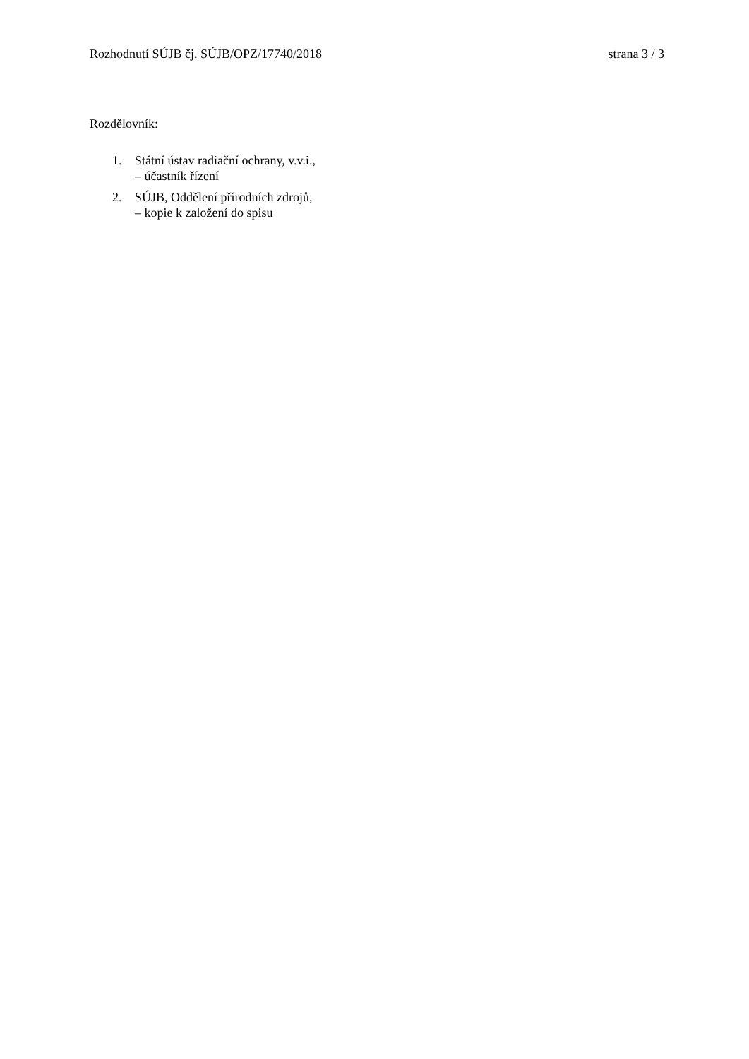Rozhodnutí SÚJB čj. SÚJB/OPZ/17740/2018 strana 3 / 3
Rozdělovník:
1. Státní ústav radiační ochrany, v.v.i.,
– účastník řízení
2. SÚJB, Oddělení přírodních zdrojů,
– kopie k založení do spisu